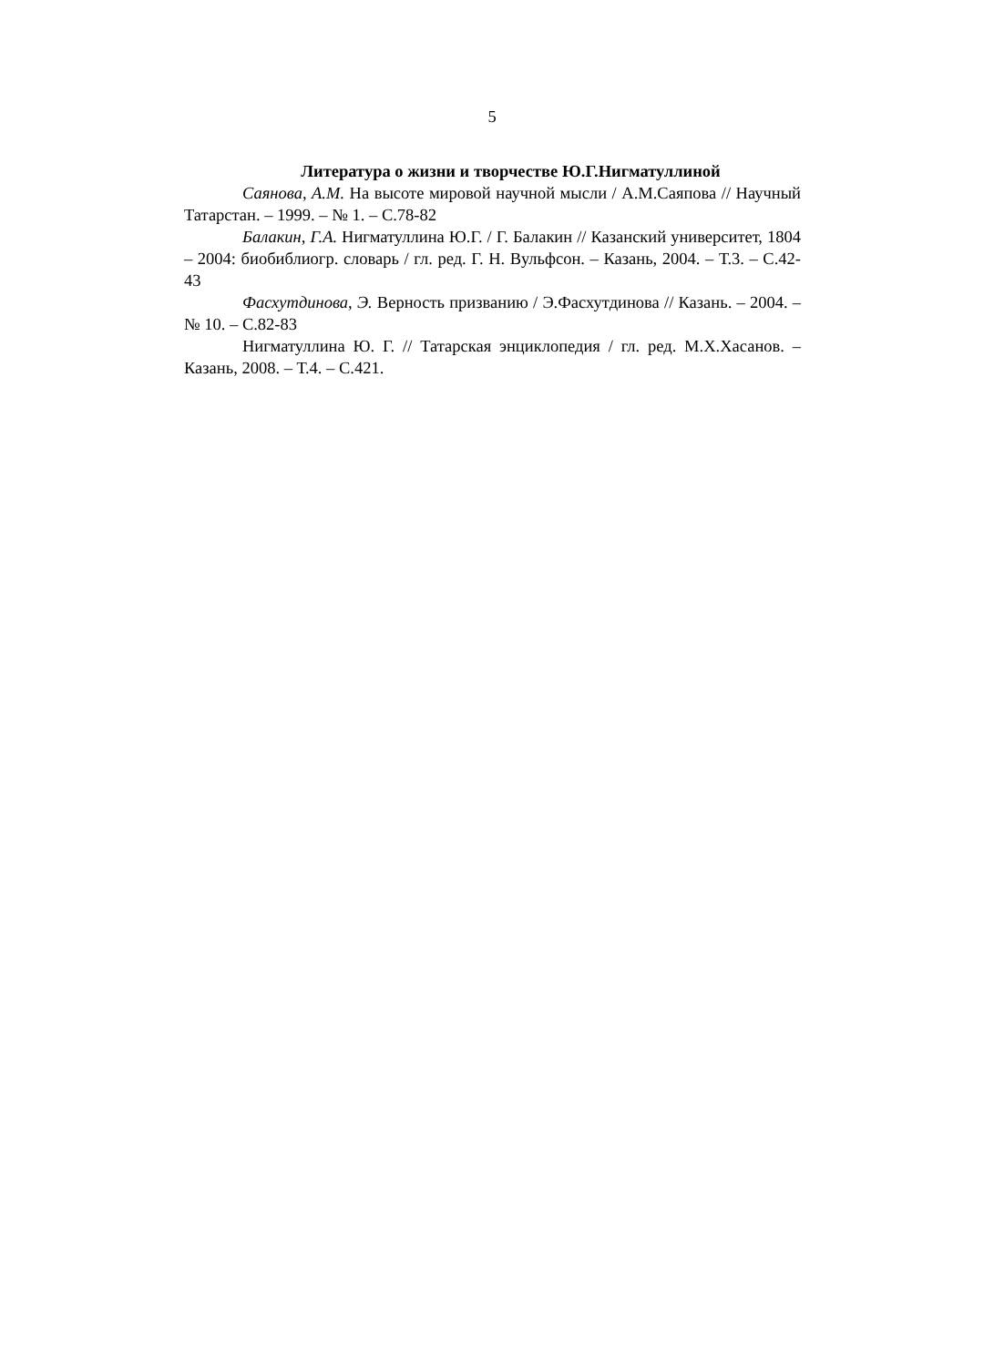5
Литература о жизни и творчестве Ю.Г.Нигматуллиной
Саянова, А.М. На высоте мировой научной мысли / А.М.Саяпова // Научный Татарстан. – 1999. – № 1. – С.78-82
Балакин, Г.А. Нигматуллина Ю.Г. / Г. Балакин // Казанский университет, 1804 – 2004: биобиблиогр. словарь / гл. ред. Г. Н. Вульфсон. – Казань, 2004. – Т.3. – С.42-43
Фасхутдинова, Э. Верность призванию / Э.Фасхутдинова // Казань. – 2004. – № 10. – С.82-83
Нигматуллина Ю. Г. // Татарская энциклопедия / гл. ред. М.Х.Хасанов. – Казань, 2008. – Т.4. – С.421.